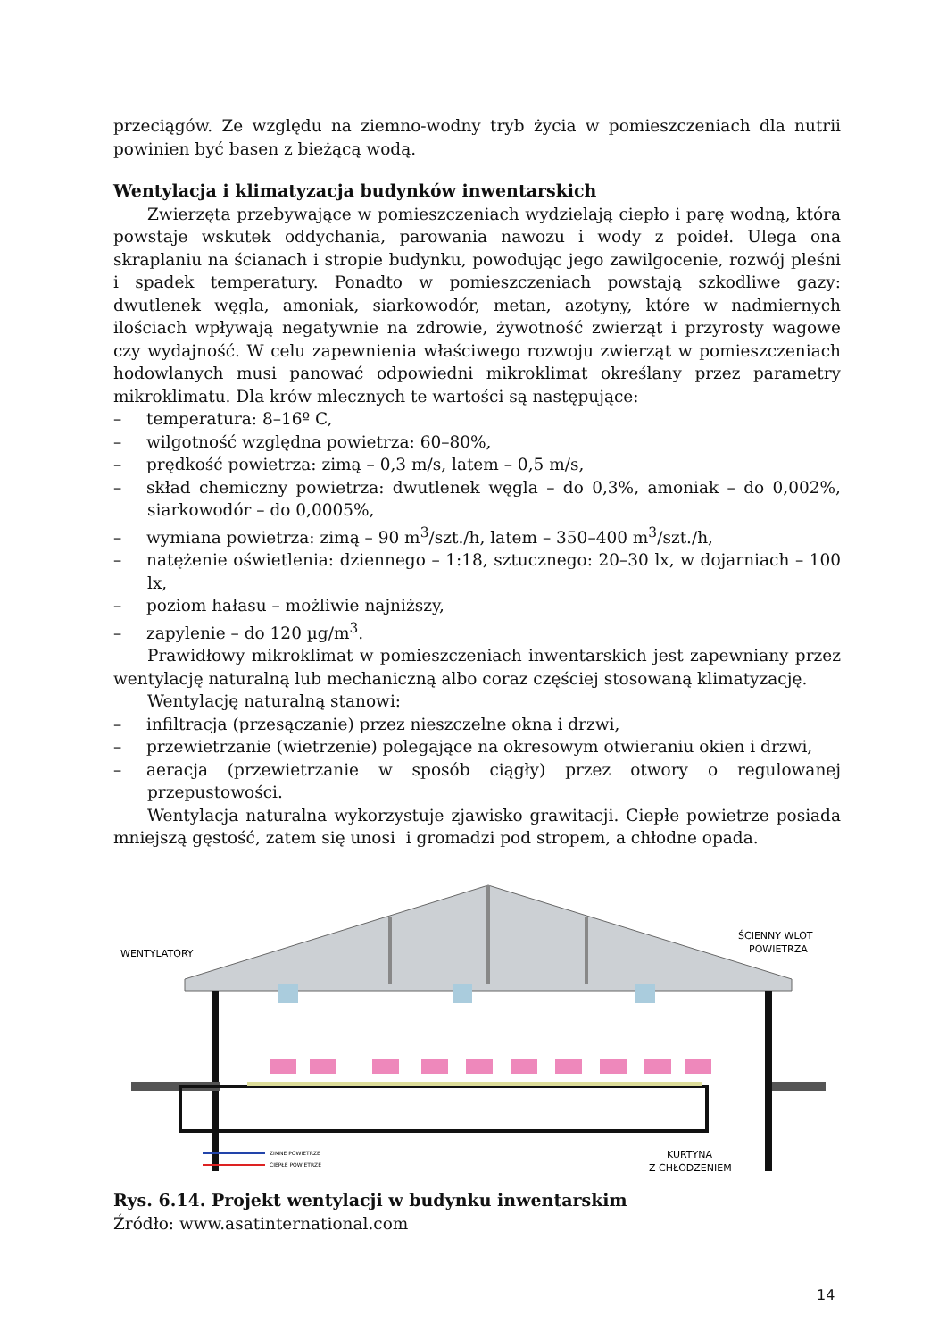przeciągów. Ze względu na ziemno-wodny tryb życia w pomieszczeniach dla nutrii powinien być basen z bieżącą wodą.
Wentylacja i klimatyzacja budynków inwentarskich
Zwierzęta przebywające w pomieszczeniach wydzielają ciepło i parę wodną, która powstaje wskutek oddychania, parowania nawozu i wody z poideł. Ulega ona skraplaniu na ścianach i stropie budynku, powodując jego zawilgocenie, rozwój pleśni i spadek temperatury. Ponadto w pomieszczeniach powstają szkodliwe gazy: dwutlenek węgla, amoniak, siarkowodór, metan, azotyny, które w nadmiernych ilościach wpływają negatywnie na zdrowie, żywotność zwierząt i przyrosty wagowe czy wydajność. W celu zapewnienia właściwego rozwoju zwierząt w pomieszczeniach hodowlanych musi panować odpowiedni mikroklimat określany przez parametry mikroklimatu. Dla krów mlecznych te wartości są następujące:
–  temperatura: 8–16º C,
–  wilgotność względna powietrza: 60–80%,
–  prędkość powietrza: zimą – 0,3 m/s, latem – 0,5 m/s,
–  skład chemiczny powietrza: dwutlenek węgla – do 0,3%, amoniak – do 0,002%, siarkowodór – do 0,0005%,
–  wymiana powietrza: zimą – 90 m<sup>3</sup>/szt./h, latem – 350–400 m<sup>3</sup>/szt./h,
–  natężenie oświetlenia: dziennego – 1:18, sztucznego: 20–30 lx, w dojarniach – 100 lx,
–  poziom hałasu – możliwie najniższy,
–  zapylenie – do 120 µg/m<sup>3</sup>.
Prawidłowy mikroklimat w pomieszczeniach inwentarskich jest zapewniany przez wentylację naturalną lub mechaniczną albo coraz częściej stosowaną klimatyzację.
Wentylację naturalną stanowi:
–  infiltracja (przesączanie) przez nieszczelne okna i drzwi,
–  przewietrzanie (wietrzenie) polegające na okresowym otwieraniu okien i drzwi,
–  aeracja (przewietrzanie w sposób ciągły) przez otwory o regulowanej przepustowości.
Wentylacja naturalna wykorzystuje zjawisko grawitacji. Ciepłe powietrze posiada mniejszą gęstość, zatem się unosi i gromadzi pod stropem, a chłodne opada.
WENTYLATORY
ŚCIENNY WLOT
POWIETRZA
KURTYNA
Z CHŁODZENIEM
ZIMNE POWIETRZE
CIEPŁE POWIETRZE
Rys. 6.14. Projekt wentylacji w budynku inwentarskim
Źródło: www.asatinternational.com
14